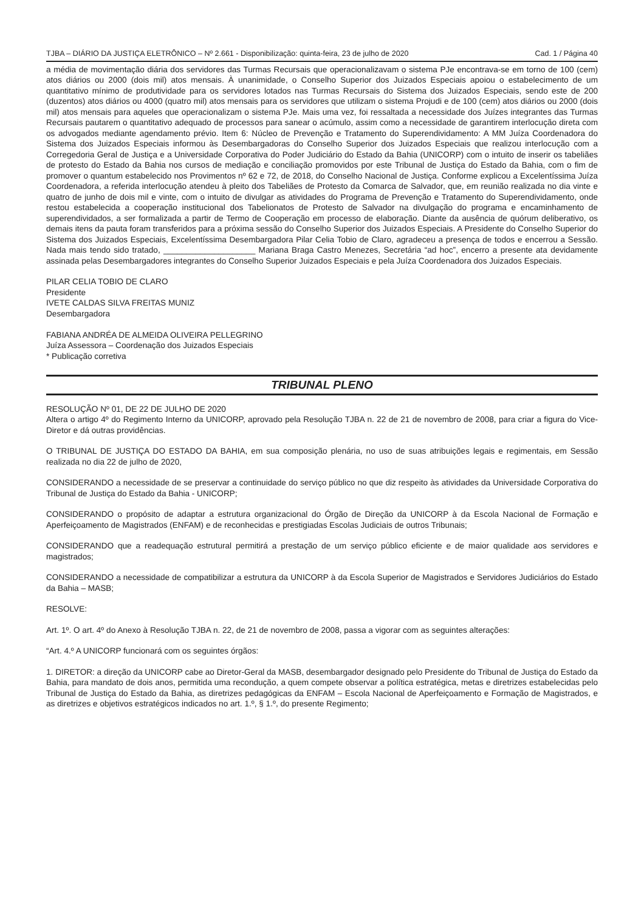TJBA – DIÁRIO DA JUSTIÇA ELETRÔNICO – Nº 2.661 - Disponibilização: quinta-feira, 23 de julho de 2020 Cad. 1 / Página 40
a média de movimentação diária dos servidores das Turmas Recursais que operacionalizavam o sistema PJe encontrava-se em torno de 100 (cem) atos diários ou 2000 (dois mil) atos mensais. À unanimidade, o Conselho Superior dos Juizados Especiais apoiou o estabelecimento de um quantitativo mínimo de produtividade para os servidores lotados nas Turmas Recursais do Sistema dos Juizados Especiais, sendo este de 200 (duzentos) atos diários ou 4000 (quatro mil) atos mensais para os servidores que utilizam o sistema Projudi e de 100 (cem) atos diários ou 2000 (dois mil) atos mensais para aqueles que operacionalizam o sistema PJe. Mais uma vez, foi ressaltada a necessidade dos Juízes integrantes das Turmas Recursais pautarem o quantitativo adequado de processos para sanear o acúmulo, assim como a necessidade de garantirem interlocução direta com os advogados mediante agendamento prévio. Item 6: Núcleo de Prevenção e Tratamento do Superendividamento: A MM Juíza Coordenadora do Sistema dos Juizados Especiais informou às Desembargadoras do Conselho Superior dos Juizados Especiais que realizou interlocução com a Corregedoria Geral de Justiça e a Universidade Corporativa do Poder Judiciário do Estado da Bahia (UNICORP) com o intuito de inserir os tabeliães de protesto do Estado da Bahia nos cursos de mediação e conciliação promovidos por este Tribunal de Justiça do Estado da Bahia, com o fim de promover o quantum estabelecido nos Provimentos nº 62 e 72, de 2018, do Conselho Nacional de Justiça. Conforme explicou a Excelentíssima Juíza Coordenadora, a referida interlocução atendeu à pleito dos Tabeliães de Protesto da Comarca de Salvador, que, em reunião realizada no dia vinte e quatro de junho de dois mil e vinte, com o intuito de divulgar as atividades do Programa de Prevenção e Tratamento do Superendividamento, onde restou estabelecida a cooperação institucional dos Tabelionatos de Protesto de Salvador na divulgação do programa e encaminhamento de superendividados, a ser formalizada a partir de Termo de Cooperação em processo de elaboração. Diante da ausência de quórum deliberativo, os demais itens da pauta foram transferidos para a próxima sessão do Conselho Superior dos Juizados Especiais. A Presidente do Conselho Superior do Sistema dos Juizados Especiais, Excelentíssima Desembargadora Pilar Celia Tobio de Claro, agradeceu a presença de todos e encerrou a Sessão. Nada mais tendo sido tratado, ____________________ Mariana Braga Castro Menezes, Secretária “ad hoc”, encerro a presente ata devidamente assinada pelas Desembargadores integrantes do Conselho Superior Juizados Especiais e pela Juíza Coordenadora dos Juizados Especiais.
PILAR CELIA TOBIO DE CLARO
Presidente
IVETE CALDAS SILVA FREITAS MUNIZ
Desembargadora
FABIANA ANDRÉA DE ALMEIDA OLIVEIRA PELLEGRINO
Juíza Assessora – Coordenação dos Juizados Especiais
* Publicação corretiva
TRIBUNAL PLENO
RESOLUÇÃO Nº 01, DE 22 DE JULHO DE 2020
Altera o artigo 4º do Regimento Interno da UNICORP, aprovado pela Resolução TJBA n. 22 de 21 de novembro de 2008, para criar a figura do Vice-Diretor e dá outras providências.
O TRIBUNAL DE JUSTIÇA DO ESTADO DA BAHIA, em sua composição plenária, no uso de suas atribuições legais e regimentais, em Sessão realizada no dia 22 de julho de 2020,
CONSIDERANDO a necessidade de se preservar a continuidade do serviço público no que diz respeito às atividades da Universidade Corporativa do Tribunal de Justiça do Estado da Bahia - UNICORP;
CONSIDERANDO o propósito de adaptar a estrutura organizacional do Órgão de Direção da UNICORP à da Escola Nacional de Formação e Aperfeiçoamento de Magistrados (ENFAM) e de reconhecidas e prestigiadas Escolas Judiciais de outros Tribunais;
CONSIDERANDO que a readequação estrutural permitirá a prestação de um serviço público eficiente e de maior qualidade aos servidores e magistrados;
CONSIDERANDO a necessidade de compatibilizar a estrutura da UNICORP à da Escola Superior de Magistrados e Servidores Judiciários do Estado da Bahia – MASB;
RESOLVE:
Art. 1º. O art. 4º do Anexo à Resolução TJBA n. 22, de 21 de novembro de 2008, passa a vigorar com as seguintes alterações:
“Art. 4.º A UNICORP funcionará com os seguintes órgãos:
1. DIRETOR: a direção da UNICORP cabe ao Diretor-Geral da MASB, desembargador designado pelo Presidente do Tribunal de Justiça do Estado da Bahia, para mandato de dois anos, permitida uma recondução, a quem compete observar a política estratégica, metas e diretrizes estabelecidas pelo Tribunal de Justiça do Estado da Bahia, as diretrizes pedagógicas da ENFAM – Escola Nacional de Aperfeiçoamento e Formação de Magistrados, e as diretrizes e objetivos estratégicos indicados no art. 1.º, § 1.º, do presente Regimento;